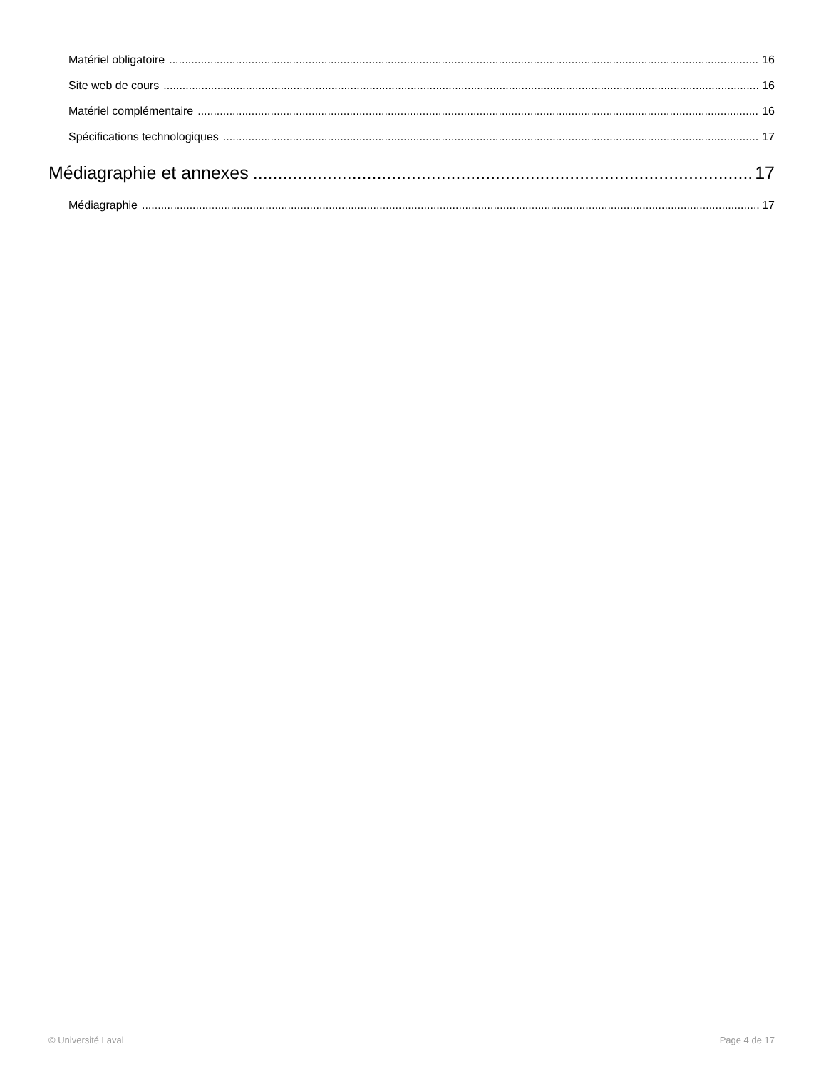Matériel obligatoire 16
Site web de cours 16
Matériel complémentaire 16
Spécifications technologiques 17
Médiagraphie et annexes 17
Médiagraphie 17
© Université Laval Page 4 de 17